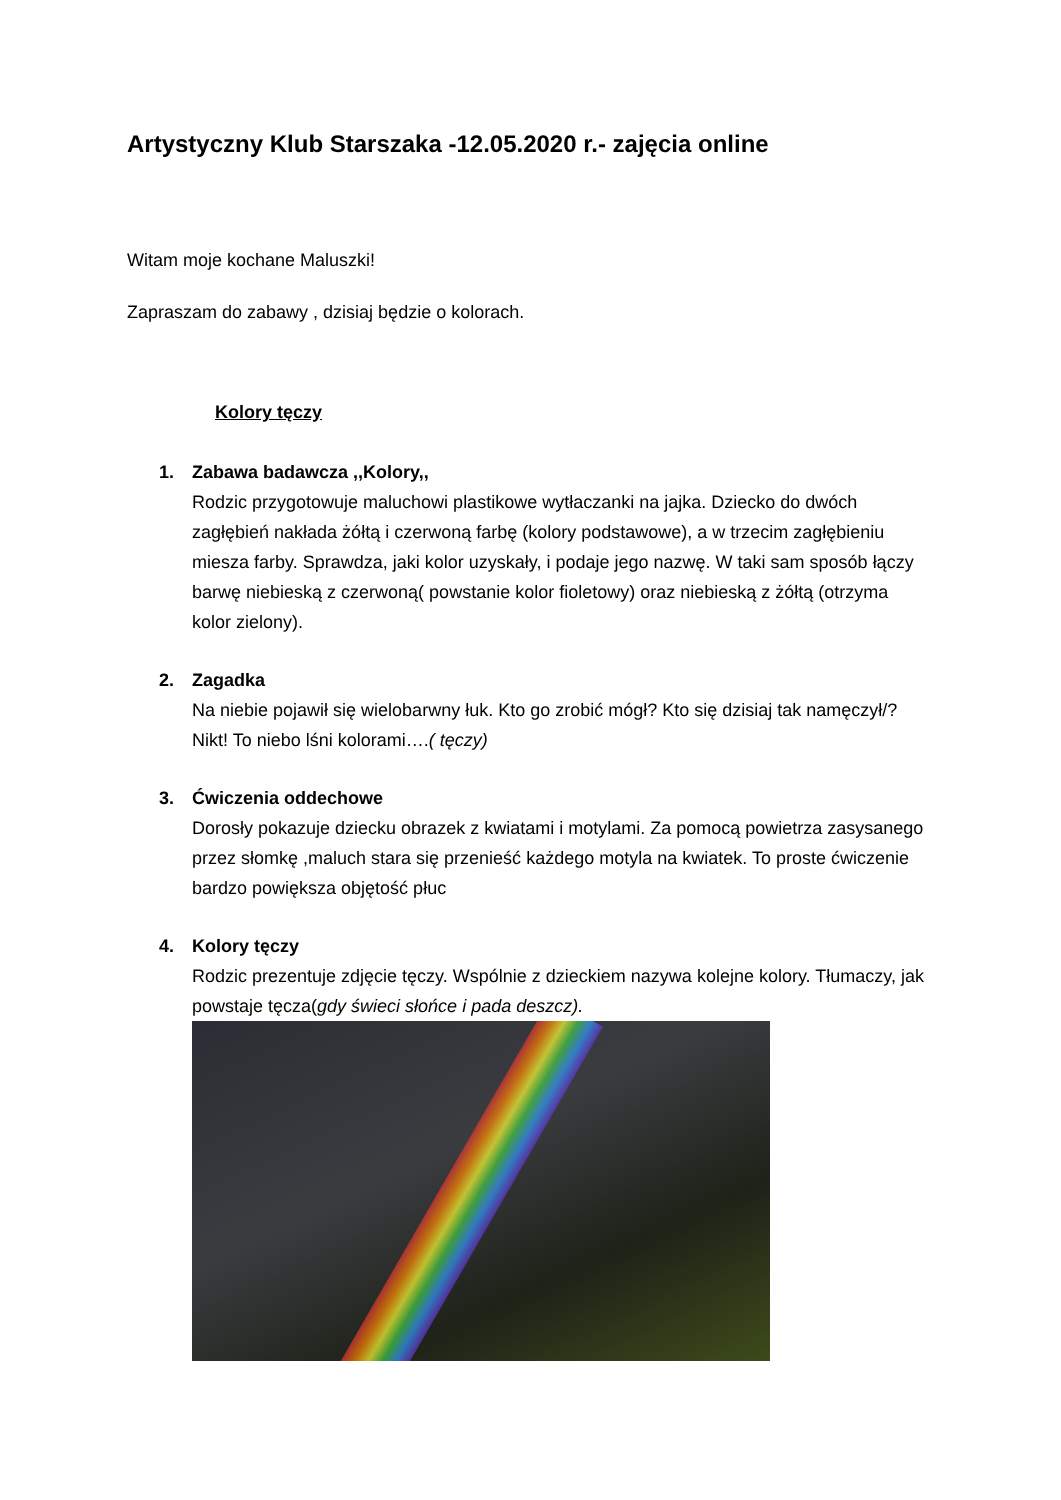Artystyczny Klub Starszaka -12.05.2020 r.- zajęcia online
Witam moje kochane Maluszki!
Zapraszam do zabawy , dzisiaj będzie o kolorach.
Kolory tęczy
1. Zabawa badawcza ,,Kolory,,
Rodzic przygotowuje maluchowi plastikowe wytłaczanki na jajka. Dziecko do dwóch zagłębień nakłada żółtą i czerwoną farbę (kolory podstawowe), a w trzecim zagłębieniu miesza farby. Sprawdza, jaki kolor uzyskały, i podaje jego nazwę. W taki sam sposób łączy barwę niebieską z czerwoną( powstanie kolor fioletowy) oraz niebieską z żółtą (otrzyma kolor zielony).
2. Zagadka
Na niebie pojawił się wielobarwny łuk. Kto go zrobić mógł? Kto się dzisiaj tak namęczył/? Nikt! To niebo lśni kolorami….( tęczy)
3. Ćwiczenia oddechowe
Dorosły pokazuje dziecku obrazek z kwiatami i motylami. Za pomocą powietrza zasysanego przez słomkę ,maluch stara się przenieść każdego motyla na kwiatek. To proste ćwiczenie bardzo powiększa objętość płuc
4. Kolory tęczy
Rodzic prezentuje zdjęcie tęczy. Wspólnie z dzieckiem nazywa kolejne kolory. Tłumaczy, jak powstaje tęcza(gdy świeci słońce i pada deszcz).